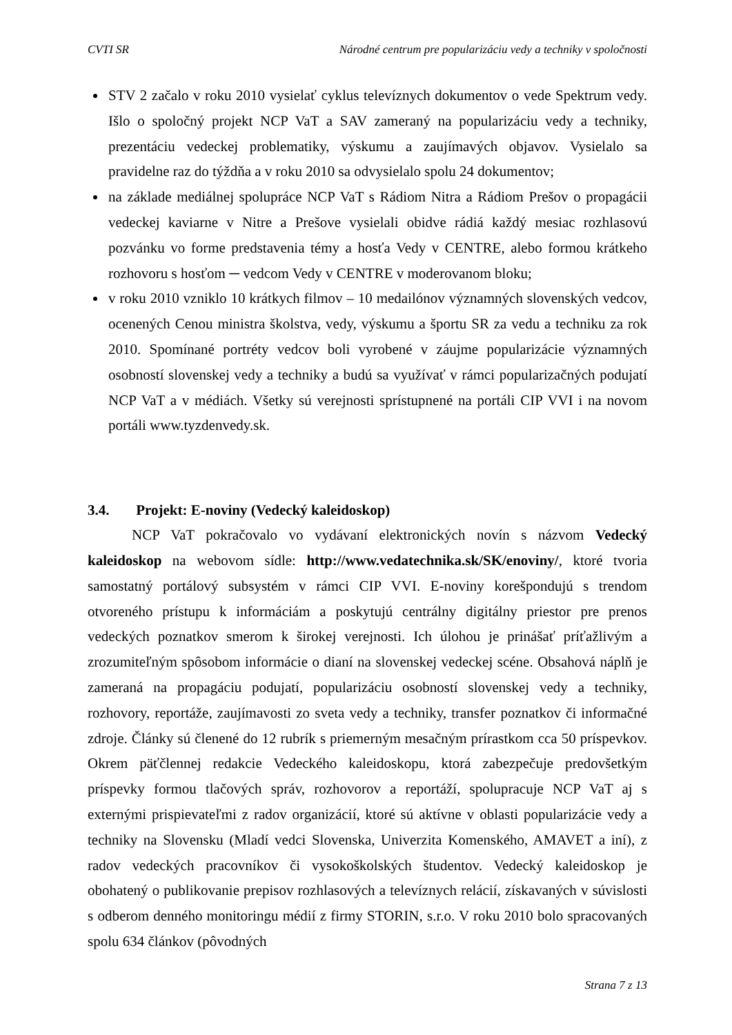CVTI SR Národné centrum pre popularizáciu vedy a techniky v spoločnosti
STV 2 začalo v roku 2010 vysielať cyklus televíznych dokumentov o vede Spektrum vedy. Išlo o spoločný projekt NCP VaT a SAV zameraný na popularizáciu vedy a techniky, prezentáciu vedeckej problematiky, výskumu a zaujímavých objavov. Vysielalo sa pravidelne raz do týždňa a v roku 2010 sa odvysielalo spolu 24 dokumentov;
na základe mediálnej spolupráce NCP VaT s Rádiom Nitra a Rádiom Prešov o propagácii vedeckej kaviarne v Nitre a Prešove vysielali obidve rádiá každý mesiac rozhlasovú pozvánku vo forme predstavenia témy a hosťa Vedy v CENTRE, alebo formou krátkeho rozhovoru s hosťom ─ vedcom Vedy v CENTRE v moderovanom bloku;
v roku 2010 vzniklo 10 krátkych filmov – 10 medailónov významných slovenských vedcov, ocenených Cenou ministra školstva, vedy, výskumu a športu SR za vedu a techniku za rok 2010. Spomínané portréty vedcov boli vyrobené v záujme popularizácie významných osobností slovenskej vedy a techniky a budú sa využívať v rámci popularizačných podujatí NCP VaT a v médiách. Všetky sú verejnosti sprístupnené na portáli CIP VVI i na novom portáli www.tyzdenvedy.sk.
3.4. Projekt: E-noviny (Vedecký kaleidoskop)
NCP VaT pokračovalo vo vydávaní elektronických novín s názvom Vedecký kaleidoskop na webovom sídle: http://www.vedatechnika.sk/SK/enoviny/, ktoré tvoria samostatný portálový subsystém v rámci CIP VVI. E-noviny korešpondujú s trendom otvoreného prístupu k informáciám a poskytujú centrálny digitálny priestor pre prenos vedeckých poznatkov smerom k širokej verejnosti. Ich úlohou je prinášať príťažlivým a zrozumiteľným spôsobom informácie o dianí na slovenskej vedeckej scéne. Obsahová náplň je zameraná na propagáciu podujatí, popularizáciu osobností slovenskej vedy a techniky, rozhovory, reportáže, zaujímavosti zo sveta vedy a techniky, transfer poznatkov či informačné zdroje. Články sú členené do 12 rubrík s priemerným mesačným prírastkom cca 50 príspevkov. Okrem päťčlennej redakcie Vedeckého kaleidoskopu, ktorá zabezpečuje predovšetkým príspevky formou tlačových správ, rozhovorov a reportáží, spolupracuje NCP VaT aj s externými prispievateľmi z radov organizácií, ktoré sú aktívne v oblasti popularizácie vedy a techniky na Slovensku (Mladí vedci Slovenska, Univerzita Komenského, AMAVET a iní), z radov vedeckých pracovníkov či vysokoškolských študentov. Vedecký kaleidoskop je obohatený o publikovanie prepisov rozhlasových a televíznych relácií, získavaných v súvislosti s odberom denného monitoringu médií z firmy STORIN, s.r.o. V roku 2010 bolo spracovaných spolu 634 článkov (pôvodných
Strana 7 z 13